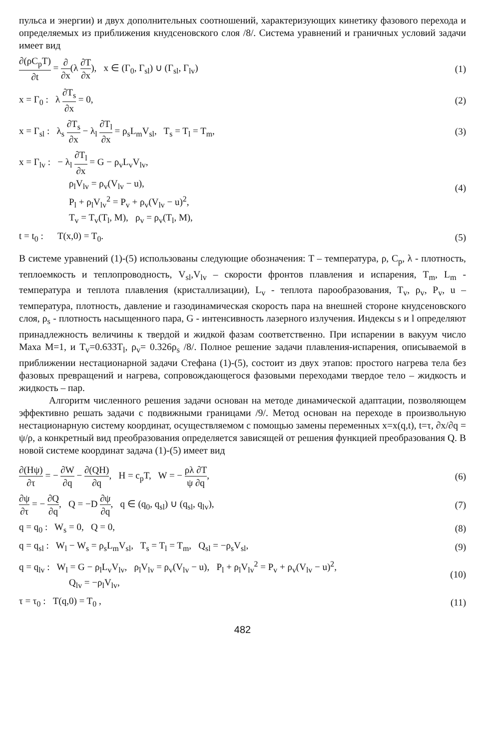пульса и энергии) и двух дополнительных соотношений, характеризующих кинетику фазового перехода и определяемых из приближения кнудсеновского слоя /8/. Система уравнений и граничных условий задачи имеет вид
∂(ρC<sub>p</sub>T) ∂t = ∂ ∂x(λ ∂T ∂x), x ∈ (Γ<sub>0</sub>, Γ<sub>sl</sub>) ∪ (Γ<sub>sl</sub>, Γ<sub>lv</sub>)
(1)
x = Γ<sub>0</sub> : λ ∂T<sub>s</sub> ∂x = 0, (2)
x = Γ<sub>sl</sub> : λ<sub>s</sub> ∂T<sub>s</sub> ∂x − λ<sub>l</sub> ∂T<sub>l</sub> ∂x = ρ<sub>s</sub>L<sub>m</sub>V<sub>sl</sub>, T<sub>s</sub> = T<sub>l</sub> = T<sub>m</sub>,
(3)
x = Γ<sub>lv</sub> : − λ<sub>l</sub> ∂T<sub>l</sub> ∂x = G − ρ<sub>v</sub>L<sub>v</sub>V<sub>lv</sub>,
ρ<sub>l</sub>V<sub>lv</sub> = ρ<sub>v</sub>(V<sub>lv</sub> − u),
P<sub>l</sub> + ρ<sub>l</sub>V<sub>lv</sub><sup>2</sup> = P<sub>v</sub> + ρ<sub>v</sub>(V<sub>lv</sub> − u)<sup>2</sup>,
T<sub>v</sub> = T<sub>v</sub>(T<sub>l</sub>, M), ρ<sub>v</sub> = ρ<sub>v</sub>(T<sub>l</sub>, M),
(4)
t = t<sub>0</sub> : T(x,0) = T<sub>0</sub>. (5)
В системе уравнений (1)-(5) использованы следующие обозначения: T – температура, ρ, C<sub>p</sub>, λ - плотность, теплоемкость и теплопроводность, V<sub>sl</sub>,V<sub>lv</sub> – скорости фронтов плавления и испарения, T<sub>m</sub>, L<sub>m</sub> - температура и теплота плавления (кристаллизации), L<sub>v</sub> - теплота парообразования, T<sub>v</sub>, ρ<sub>v</sub>, P<sub>v</sub>, u – температура, плотность, давление и газодинамическая скорость пара на внешней стороне кнудсеновского слоя, ρ<sub>s</sub> - плотность насыщенного пара, G - интенсивность лазерного излучения. Индексы s и l определяют принадлежность величины к твердой и жидкой фазам соответственно. При испарении в вакуум число Маха M=1, и T<sub>v</sub>=0.633T<sub>l</sub>, ρ<sub>v</sub>= 0.326ρ<sub>s</sub> /8/. Полное решение задачи плавления-испарения, описываемой в приближении нестационарной задачи Стефана (1)-(5), состоит из двух этапов: простого нагрева тела без фазовых превращений и нагрева, сопровождающегося фазовыми переходами твердое тело – жидкость и жидкость – пар.
Алгоритм численного решения задачи основан на методе динамической адаптации, позволяющем эффективно решать задачи с подвижными границами /9/. Метод основан на переходе в произвольную нестационарную систему координат, осуществляемом с помощью замены переменных x=x(q,t), t=τ, ∂x/∂q = ψ/ρ, а конкретный вид преобразования определяется зависящей от решения функцией преобразования Q. В новой системе координат задача (1)-(5) имеет вид
∂(Hψ) ∂τ = − ∂W ∂q − ∂(QH) ∂q, H = c<sub>p</sub>T, W = − ρλ ∂T ψ ∂q,
(6)
∂ψ ∂τ = − ∂Q ∂q, Q = −D ∂ψ ∂q, q ∈ (q<sub>0</sub>, q<sub>sl</sub>) ∪ (q<sub>sl</sub>, q<sub>lv</sub>),
(7)
q = q<sub>0</sub> : W<sub>s</sub> = 0, Q = 0, (8)
q = q<sub>sl</sub> : W<sub>l</sub> − W<sub>s</sub> = ρ<sub>s</sub>L<sub>m</sub>V<sub>sl</sub>, T<sub>s</sub> = T<sub>l</sub> = T<sub>m</sub>, Q<sub>sl</sub> = −ρ<sub>s</sub>V<sub>sl</sub>,
(9)
q = q<sub>lv</sub> : W<sub>l</sub> = G − ρ<sub>l</sub>L<sub>v</sub>V<sub>lv</sub>, ρ<sub>l</sub>V<sub>lv</sub> = ρ<sub>v</sub>(V<sub>lv</sub> − u), P<sub>l</sub> + ρ<sub>l</sub>V<sub>lv</sub><sup>2</sup> = P<sub>v</sub> + ρ<sub>v</sub>(V<sub>lv</sub> − u)<sup>2</sup>,
Q<sub>lv</sub> = −ρ<sub>l</sub>V<sub>lv</sub>,
(10)
τ = τ<sub>0</sub> : T(q,0) = T<sub>0</sub> , (11)
482